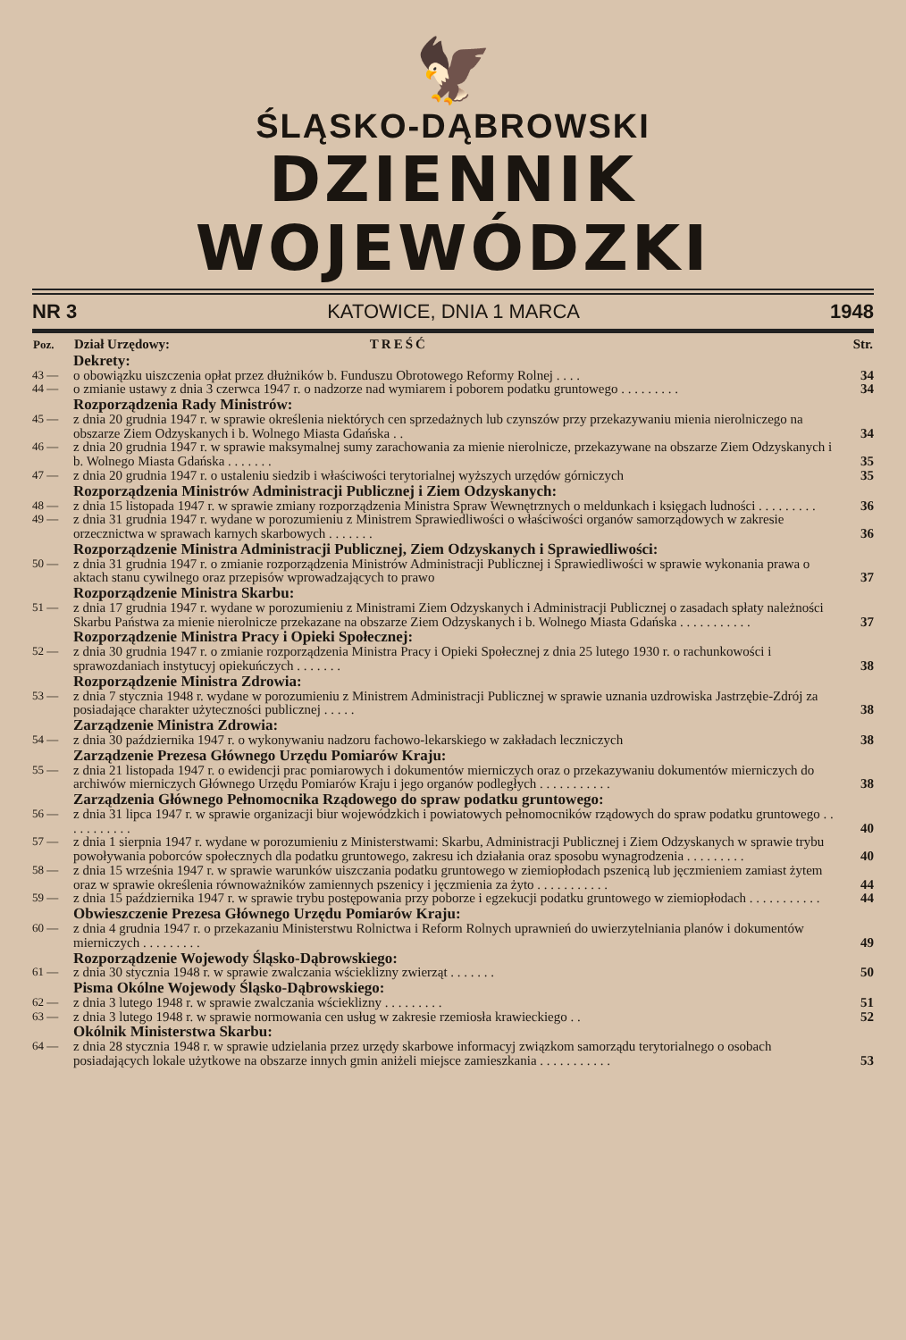🦅
ŚLĄSKO-DĄBROWSKI
DZIENNIK WOJEWÓDZKI
NR 3 KATOWICE, DNIA 1 MARCA 1948
| Poz. | Dział Urzędowy: TREŚĆ | Str. |
| --- | --- | --- |
| | Dekrety: | |
| 43 — | o obowiązku uiszczenia opłat przez dłużników b. Funduszu Obrotowego Reformy Rolnej . . . . | 34 |
| 44 — | o zmianie ustawy z dnia 3 czerwca 1947 r. o nadzorze nad wymiarem i poborem podatku gruntowego . . . . . . . . . | 34 |
| | Rozporządzenia Rady Ministrów: | |
| 45 — | z dnia 20 grudnia 1947 r. w sprawie określenia niektórych cen sprzedażnych lub czynszów przy przekazywaniu mienia nierolniczego na obszarze Ziem Odzyskanych i b. Wolnego Miasta Gdańska . . | 34 |
| 46 — | z dnia 20 grudnia 1947 r. w sprawie maksymalnej sumy zarachowania za mienie nierolnicze, przekazywane na obszarze Ziem Odzyskanych i b. Wolnego Miasta Gdańska . . . . . . . | 35 |
| 47 — | z dnia 20 grudnia 1947 r. o ustaleniu siedzib i właściwości terytorialnej wyższych urzędów górniczych | 35 |
| | Rozporządzenia Ministrów Administracji Publicznej i Ziem Odzyskanych: | |
| 48 — | z dnia 15 listopada 1947 r. w sprawie zmiany rozporządzenia Ministra Spraw Wewnętrznych o meldunkach i księgach ludności . . . . . . . . . | 36 |
| 49 — | z dnia 31 grudnia 1947 r. wydane w porozumieniu z Ministrem Sprawiedliwości o właściwości organów samorządowych w zakresie orzecznictwa w sprawach karnych skarbowych . . . . . . . | 36 |
| | Rozporządzenie Ministra Administracji Publicznej, Ziem Odzyskanych i Sprawiedliwości: | |
| 50 — | z dnia 31 grudnia 1947 r. o zmianie rozporządzenia Ministrów Administracji Publicznej i Sprawiedliwości w sprawie wykonania prawa o aktach stanu cywilnego oraz przepisów wprowadzających to prawo | 37 |
| | Rozporządzenie Ministra Skarbu: | |
| 51 — | z dnia 17 grudnia 1947 r. wydane w porozumieniu z Ministrami Ziem Odzyskanych i Administracji Publicznej o zasadach spłaty należności Skarbu Państwa za mienie nierolnicze przekazane na obszarze Ziem Odzyskanych i b. Wolnego Miasta Gdańska . . . . . . . . . . . | 37 |
| | Rozporządzenie Ministra Pracy i Opieki Społecznej: | |
| 52 — | z dnia 30 grudnia 1947 r. o zmianie rozporządzenia Ministra Pracy i Opieki Społecznej z dnia 25 lutego 1930 r. o rachunkowości i sprawozdaniach instytucyj opiekuńczych . . . . . . . | 38 |
| | Rozporządzenie Ministra Zdrowia: | |
| 53 — | z dnia 7 stycznia 1948 r. wydane w porozumieniu z Ministrem Administracji Publicznej w sprawie uznania uzdrowiska Jastrzębie-Zdrój za posiadające charakter użyteczności publicznej . . . . . | 38 |
| | Zarządzenie Ministra Zdrowia: | |
| 54 — | z dnia 30 października 1947 r. o wykonywaniu nadzoru fachowo-lekarskiego w zakładach leczniczych | 38 |
| | Zarządzenie Prezesa Głównego Urzędu Pomiarów Kraju: | |
| 55 — | z dnia 21 listopada 1947 r. o ewidencji prac pomiarowych i dokumentów mierniczych oraz o przekazywaniu dokumentów mierniczych do archiwów mierniczych Głównego Urzędu Pomiarów Kraju i jego organów podległych . . . . . . . . . . . | 38 |
| | Zarządzenia Głównego Pełnomocnika Rządowego do spraw podatku gruntowego: | |
| 56 — | z dnia 31 lipca 1947 r. w sprawie organizacji biur wojewódzkich i powiatowych pełnomocników rządowych do spraw podatku gruntowego . . . . . . . . . . . | 40 |
| 57 — | z dnia 1 sierpnia 1947 r. wydane w porozumieniu z Ministerstwami: Skarbu, Administracji Publicznej i Ziem Odzyskanych w sprawie trybu powoływania poborców społecznych dla podatku gruntowego, zakresu ich działania oraz sposobu wynagrodzenia . . . . . . . . . | 40 |
| 58 — | z dnia 15 września 1947 r. w sprawie warunków uiszczania podatku gruntowego w ziemiopłodach pszenicą lub jęczmieniem zamiast żytem oraz w sprawie określenia równoważników zamiennych pszenicy i jęczmienia za żyto . . . . . . . . . . . | 44 |
| 59 — | z dnia 15 października 1947 r. w sprawie trybu postępowania przy poborze i egzekucji podatku gruntowego w ziemiopłodach . . . . . . . . . . . | 44 |
| | Obwieszczenie Prezesa Głównego Urzędu Pomiarów Kraju: | |
| 60 — | z dnia 4 grudnia 1947 r. o przekazaniu Ministerstwu Rolnictwa i Reform Rolnych uprawnień do uwierzytelniania planów i dokumentów mierniczych . . . . . . . . . | 49 |
| | Rozporządzenie Wojewody Śląsko-Dąbrowskiego: | |
| 61 — | z dnia 30 stycznia 1948 r. w sprawie zwalczania wścieklizny zwierząt . . . . . . . | 50 |
| | Pisma Okólne Wojewody Śląsko-Dąbrowskiego: | |
| 62 — | z dnia 3 lutego 1948 r. w sprawie zwalczania wścieklizny . . . . . . . . . | 51 |
| 63 — | z dnia 3 lutego 1948 r. w sprawie normowania cen usług w zakresie rzemiosła krawieckiego . . | 52 |
| | Okólnik Ministerstwa Skarbu: | |
| 64 — | z dnia 28 stycznia 1948 r. w sprawie udzielania przez urzędy skarbowe informacyj związkom samorządu terytorialnego o osobach posiadających lokale użytkowe na obszarze innych gmin aniżeli miejsce zamieszkania . . . . . . . . . . . | 53 |